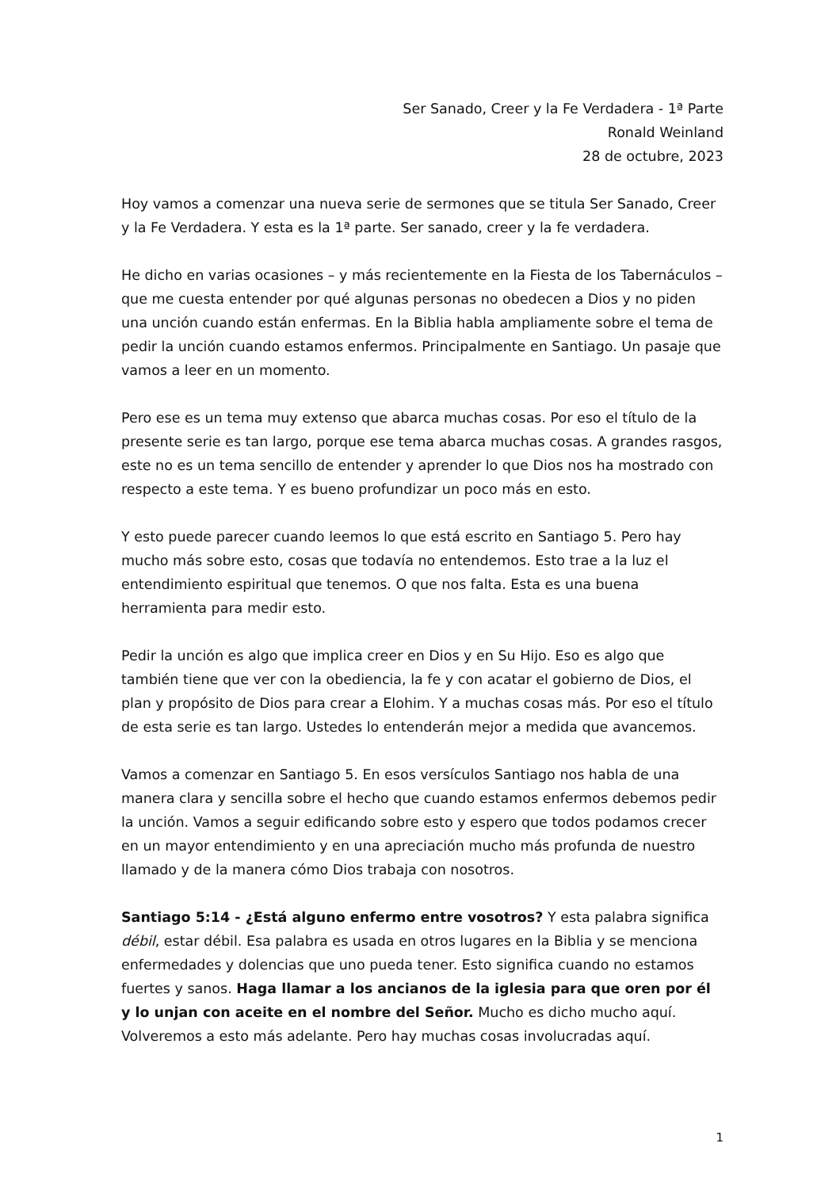Ser Sanado, Creer y la Fe Verdadera - 1ª Parte
Ronald Weinland
28 de octubre, 2023
Hoy vamos a comenzar una nueva serie de sermones que se titula Ser Sanado, Creer y la Fe Verdadera. Y esta es la 1ª parte. Ser sanado, creer y la fe verdadera.
He dicho en varias ocasiones – y más recientemente en la Fiesta de los Tabernáculos – que me cuesta entender por qué algunas personas no obedecen a Dios y no piden una unción cuando están enfermas. En la Biblia habla ampliamente sobre el tema de pedir la unción cuando estamos enfermos. Principalmente en Santiago. Un pasaje que vamos a leer en un momento.
Pero ese es un tema muy extenso que abarca muchas cosas. Por eso el título de la presente serie es tan largo, porque ese tema abarca muchas cosas. A grandes rasgos, este no es un tema sencillo de entender y aprender lo que Dios nos ha mostrado con respecto a este tema. Y es bueno profundizar un poco más en esto.
Y esto puede parecer cuando leemos lo que está escrito en Santiago 5. Pero hay mucho más sobre esto, cosas que todavía no entendemos. Esto trae a la luz el entendimiento espiritual que tenemos. O que nos falta. Esta es una buena herramienta para medir esto.
Pedir la unción es algo que implica creer en Dios y en Su Hijo. Eso es algo que también tiene que ver con la obediencia, la fe y con acatar el gobierno de Dios, el plan y propósito de Dios para crear a Elohim. Y a muchas cosas más. Por eso el título de esta serie es tan largo. Ustedes lo entenderán mejor a medida que avancemos.
Vamos a comenzar en Santiago 5. En esos versículos Santiago nos habla de una manera clara y sencilla sobre el hecho que cuando estamos enfermos debemos pedir la unción. Vamos a seguir edificando sobre esto y espero que todos podamos crecer en un mayor entendimiento y en una apreciación mucho más profunda de nuestro llamado y de la manera cómo Dios trabaja con nosotros.
Santiago 5:14 - ¿Está alguno enfermo entre vosotros? Y esta palabra significa débil, estar débil. Esa palabra es usada en otros lugares en la Biblia y se menciona enfermedades y dolencias que uno pueda tener. Esto significa cuando no estamos fuertes y sanos. Haga llamar a los ancianos de la iglesia para que oren por él y lo unjan con aceite en el nombre del Señor. Mucho es dicho mucho aquí. Volveremos a esto más adelante. Pero hay muchas cosas involucradas aquí.
1